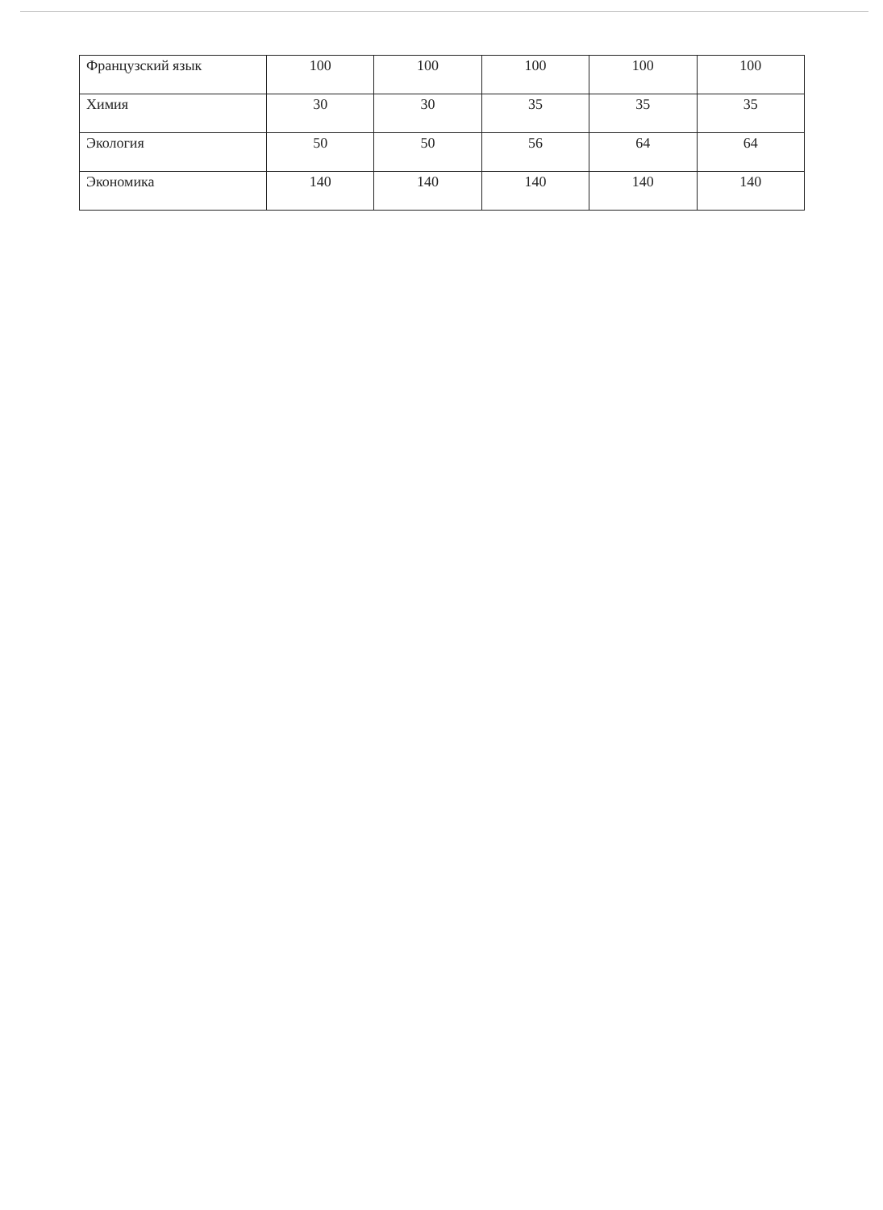| Французский язык | 100 | 100 | 100 | 100 | 100 |
| Химия | 30 | 30 | 35 | 35 | 35 |
| Экология | 50 | 50 | 56 | 64 | 64 |
| Экономика | 140 | 140 | 140 | 140 | 140 |